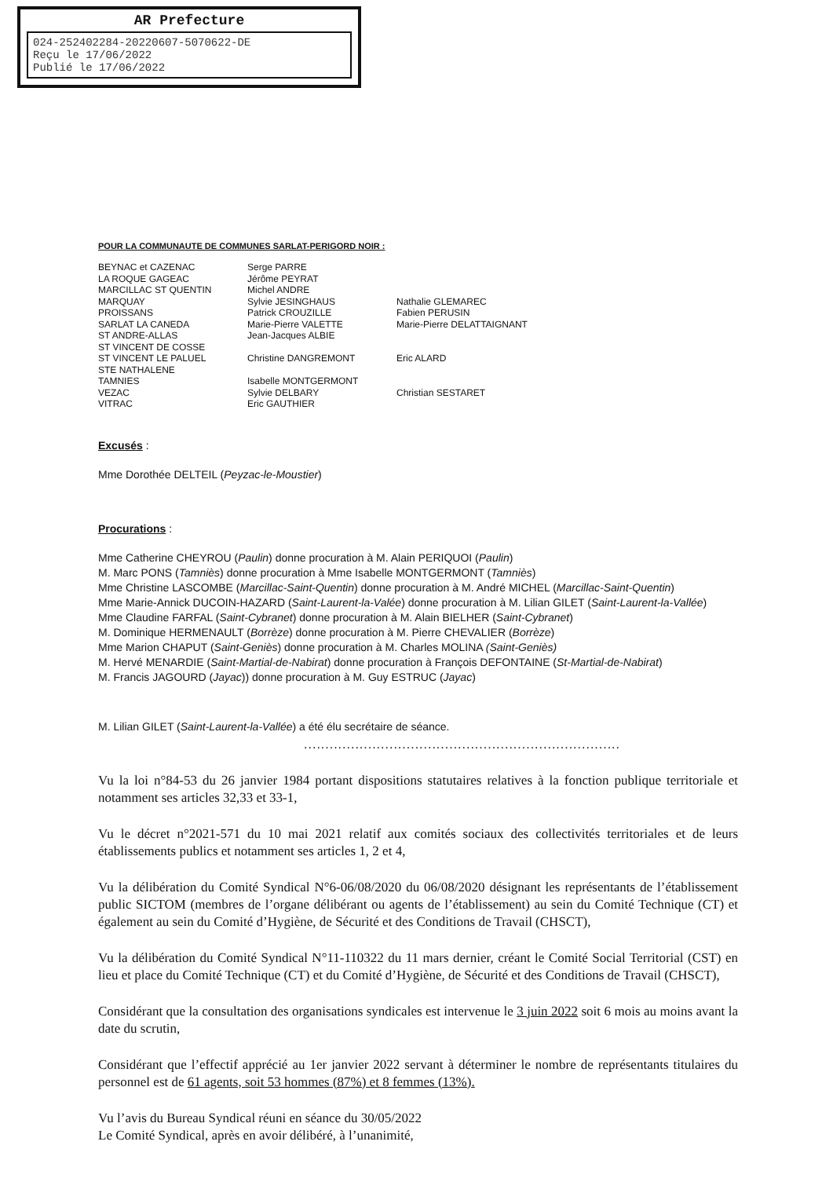AR Prefecture
024-252402284-20220607-5070622-DE
Reçu le 17/06/2022
Publié le 17/06/2022
POUR LA COMMUNAUTE DE COMMUNES SARLAT-PERIGORD NOIR :
| BEYNAC et CAZENAC | Serge PARRE | |
| LA ROQUE GAGEAC | Jérôme PEYRAT | |
| MARCILLAC ST QUENTIN | Michel ANDRE | |
| MARQUAY | Sylvie JESINGHAUS | Nathalie GLEMAREC |
| PROISSANS | Patrick CROUZILLE | Fabien PERUSIN |
| SARLAT LA CANEDA | Marie-Pierre VALETTE | Marie-Pierre DELATTAIGNANT |
| ST ANDRE-ALLAS | Jean-Jacques ALBIE | |
| ST VINCENT DE COSSE | | |
| ST VINCENT LE PALUEL | Christine DANGREMONT | Eric ALARD |
| STE NATHALENE | | |
| TAMNIES | Isabelle MONTGERMONT | |
| VEZAC | Sylvie DELBARY | Christian SESTARET |
| VITRAC | Eric GAUTHIER | |
Excusés :
Mme Dorothée DELTEIL (Peyzac-le-Moustier)
Procurations :
Mme Catherine CHEYROU (Paulin) donne procuration à M. Alain PERIQUOI (Paulin)
M. Marc PONS (Tamniès) donne procuration à Mme Isabelle MONTGERMONT (Tamniès)
Mme Christine LASCOMBE (Marcillac-Saint-Quentin) donne procuration à M. André MICHEL (Marcillac-Saint-Quentin)
Mme Marie-Annick DUCOIN-HAZARD (Saint-Laurent-la-Valée) donne procuration à M. Lilian GILET (Saint-Laurent-la-Vallée)
Mme Claudine FARFAL (Saint-Cybranet) donne procuration à M. Alain BIELHER (Saint-Cybranet)
M. Dominique HERMENAULT (Borrèze) donne procuration à M. Pierre CHEVALIER (Borrèze)
Mme Marion CHAPUT (Saint-Geniès) donne procuration à M. Charles MOLINA (Saint-Geniès)
M. Hervé MENARDIE (Saint-Martial-de-Nabirat) donne procuration à François DEFONTAINE (St-Martial-de-Nabirat)
M. Francis JAGOURD (Jayac)) donne procuration à M. Guy ESTRUC (Jayac)
M. Lilian GILET (Saint-Laurent-la-Vallée) a été élu secrétaire de séance.
..........................................................................
Vu la loi n°84-53 du 26 janvier 1984 portant dispositions statutaires relatives à la fonction publique territoriale et notamment ses articles 32,33 et 33-1,
Vu le décret n°2021-571 du 10 mai 2021 relatif aux comités sociaux des collectivités territoriales et de leurs établissements publics et notamment ses articles 1, 2 et 4,
Vu la délibération du Comité Syndical N°6-06/08/2020 du 06/08/2020 désignant les représentants de l’établissement public SICTOM (membres de l’organe délibérant ou agents de l’établissement) au sein du Comité Technique (CT) et également au sein du Comité d’Hygiène, de Sécurité et des Conditions de Travail (CHSCT),
Vu la délibération du Comité Syndical N°11-110322 du 11 mars dernier, créant le Comité Social Territorial (CST) en lieu et place du Comité Technique (CT) et du Comité d’Hygiène, de Sécurité et des Conditions de Travail (CHSCT),
Considérant que la consultation des organisations syndicales est intervenue le 3 juin 2022 soit 6 mois au moins avant la date du scrutin,
Considérant que l’effectif apprécié au 1er janvier 2022 servant à déterminer le nombre de représentants titulaires du personnel est de 61 agents, soit 53 hommes (87%) et 8 femmes (13%).
Vu l’avis du Bureau Syndical réuni en séance du 30/05/2022
Le Comité Syndical, après en avoir délibéré, à l’unanimité,